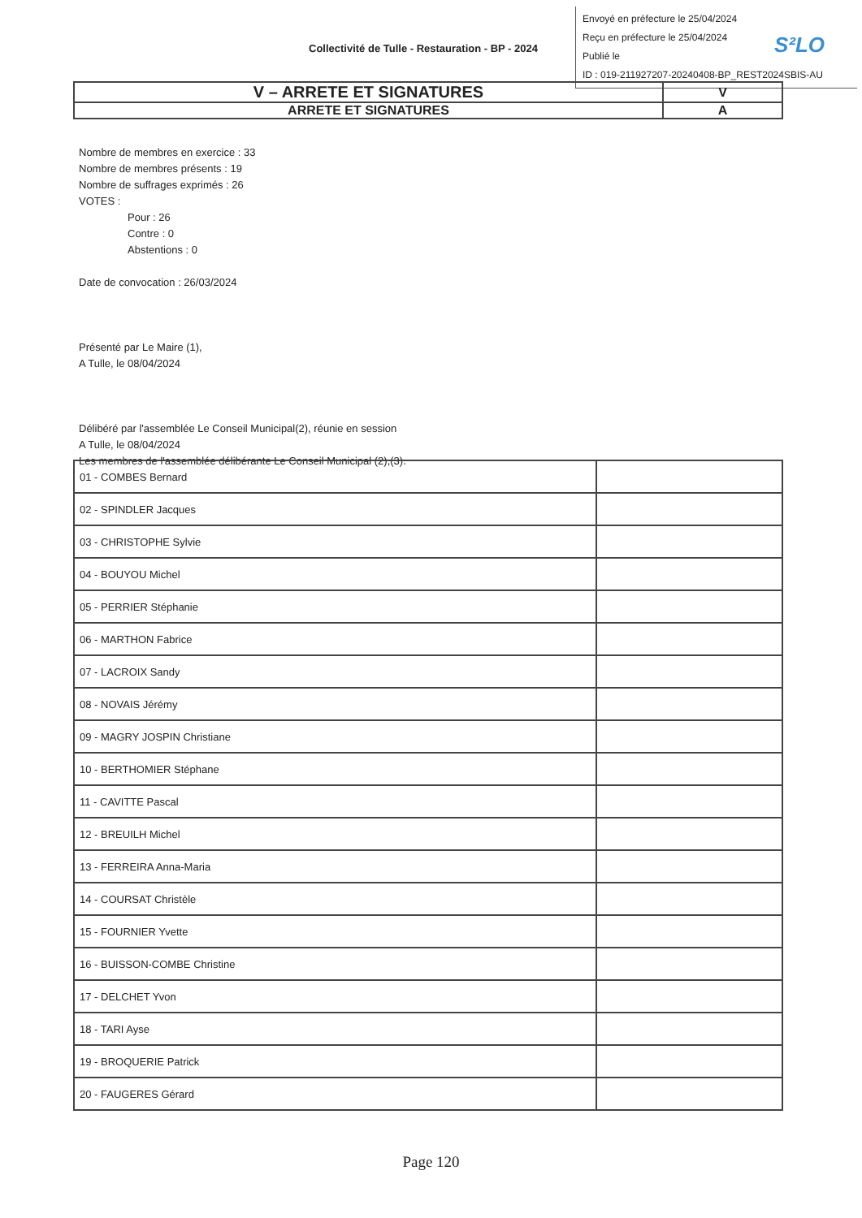Envoyé en préfecture le 25/04/2024
Reçu en préfecture le 25/04/2024
Publié le
ID : 019-211927207-20240408-BP_REST2024SBIS-AU
S²LO
Collectivité de Tulle - Restauration - BP - 2024
| V – ARRETE ET SIGNATURES | V |
| ARRETE ET SIGNATURES | A |
Nombre de membres en exercice : 33
Nombre de membres présents : 19
Nombre de suffrages exprimés : 26
VOTES :
Pour : 26
Contre : 0
Abstentions : 0
Date de convocation : 26/03/2024
Présenté par Le Maire (1),
A Tulle, le 08/04/2024
Délibéré par l'assemblée Le Conseil Municipal(2), réunie en session
A Tulle, le 08/04/2024
Les membres de l'assemblée délibérante Le Conseil Municipal (2),(3).
| 01 - COMBES Bernard | |
| 02 - SPINDLER Jacques | |
| 03 - CHRISTOPHE Sylvie | |
| 04 - BOUYOU Michel | |
| 05 - PERRIER Stéphanie | |
| 06 - MARTHON Fabrice | |
| 07 - LACROIX Sandy | |
| 08 - NOVAIS Jérémy | |
| 09 - MAGRY JOSPIN Christiane | |
| 10 - BERTHOMIER Stéphane | |
| 11 - CAVITTE Pascal | |
| 12 - BREUILH Michel | |
| 13 - FERREIRA Anna-Maria | |
| 14 - COURSAT Christèle | |
| 15 - FOURNIER Yvette | |
| 16 - BUISSON-COMBE Christine | |
| 17 - DELCHET Yvon | |
| 18 - TARI Ayse | |
| 19 - BROQUERIE Patrick | |
| 20 - FAUGERES Gérard | |
Page 120